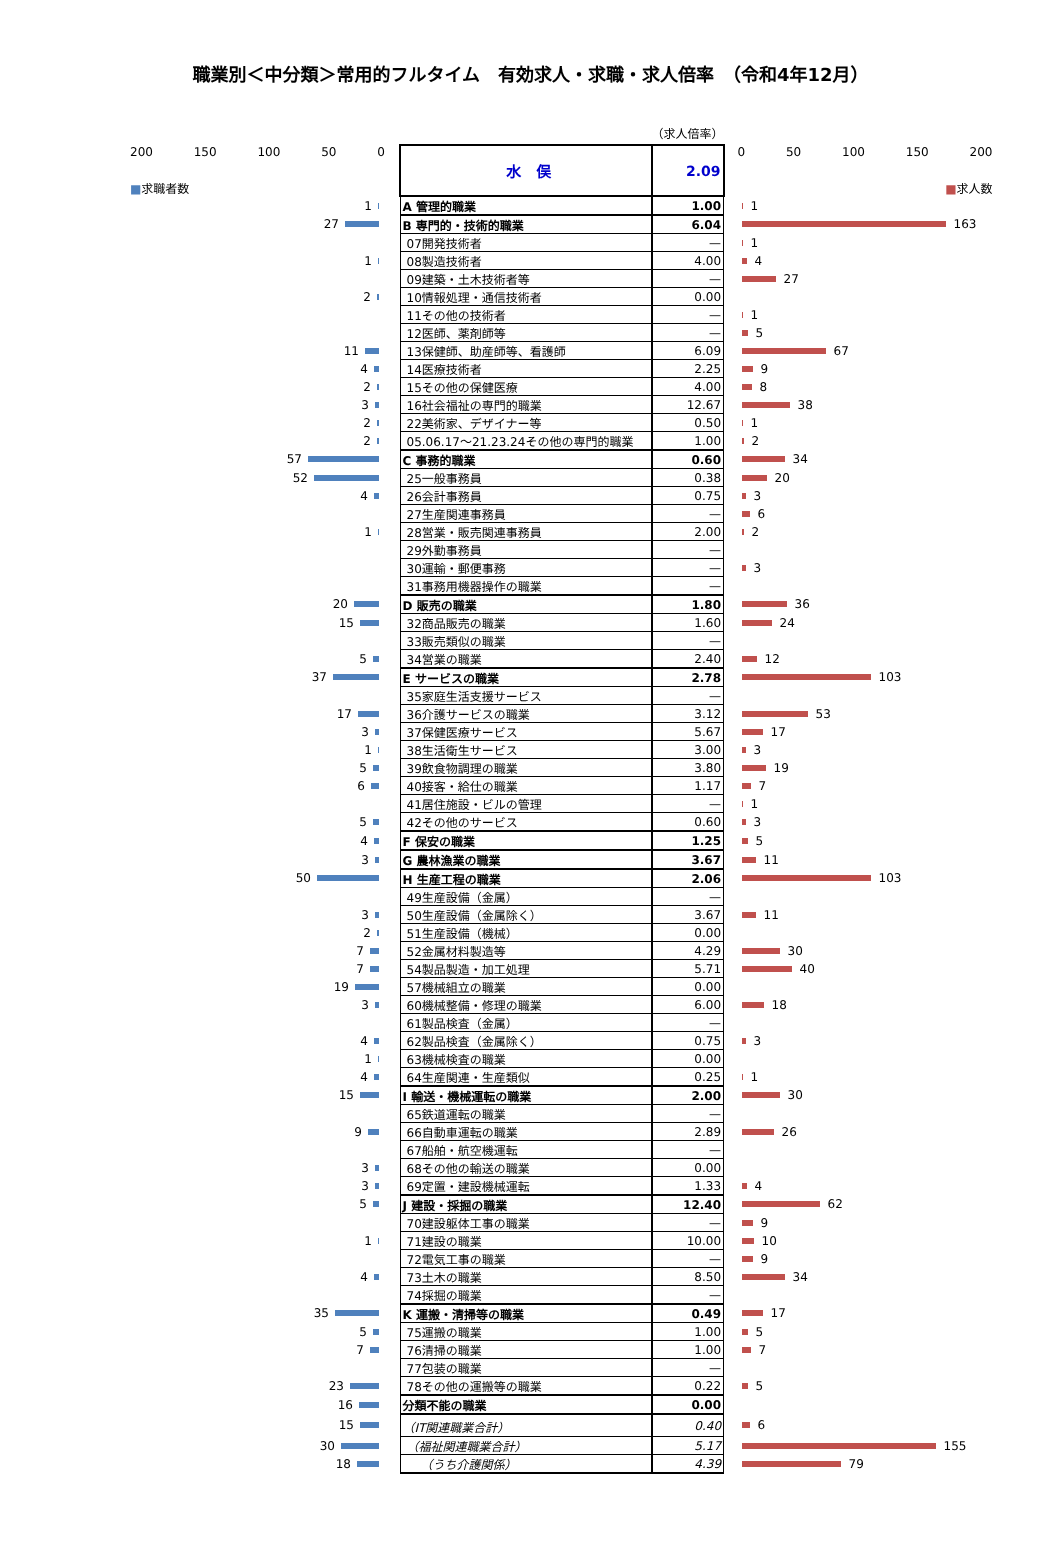職業別＜中分類＞常用的フルタイム　有効求人・求職・求人倍率　（令和4年12月）
| | | | （求人倍率） | | |
| 200 150 100 50 0 ■ 求職者数 | | 水 俣 | 2.09 | | 0 50 100 150 200 ■ 求人数 |
| 1 | | A 管理的職業 | 1.00 | | 1 |
| 27 | | B 専門的・技術的職業 | 6.04 | | 163 |
| | | 07開発技術者 | — | | 1 |
| 1 | | 08製造技術者 | 4.00 | | 4 |
| | | 09建築・土木技術者等 | — | | 27 |
| 2 | | 10情報処理・通信技術者 | 0.00 | | |
| | | 11その他の技術者 | — | | 1 |
| | | 12医師、薬剤師等 | — | | 5 |
| 11 | | 13保健師、助産師等、看護師 | 6.09 | | 67 |
| 4 | | 14医療技術者 | 2.25 | | 9 |
| 2 | | 15その他の保健医療 | 4.00 | | 8 |
| 3 | | 16社会福祉の専門的職業 | 12.67 | | 38 |
| 2 | | 22美術家、デザイナー等 | 0.50 | | 1 |
| 2 | | 05.06.17～21.23.24その他の専門的職業 | 1.00 | | 2 |
| 57 | | C 事務的職業 | 0.60 | | 34 |
| 52 | | 25一般事務員 | 0.38 | | 20 |
| 4 | | 26会計事務員 | 0.75 | | 3 |
| | | 27生産関連事務員 | — | | 6 |
| 1 | | 28営業・販売関連事務員 | 2.00 | | 2 |
| | | 29外勤事務員 | — | | |
| | | 30運輸・郵便事務 | — | | 3 |
| | | 31事務用機器操作の職業 | — | | |
| 20 | | D 販売の職業 | 1.80 | | 36 |
| 15 | | 32商品販売の職業 | 1.60 | | 24 |
| | | 33販売類似の職業 | — | | |
| 5 | | 34営業の職業 | 2.40 | | 12 |
| 37 | | E サービスの職業 | 2.78 | | 103 |
| | | 35家庭生活支援サービス | — | | |
| 17 | | 36介護サービスの職業 | 3.12 | | 53 |
| 3 | | 37保健医療サービス | 5.67 | | 17 |
| 1 | | 38生活衛生サービス | 3.00 | | 3 |
| 5 | | 39飲食物調理の職業 | 3.80 | | 19 |
| 6 | | 40接客・給仕の職業 | 1.17 | | 7 |
| | | 41居住施設・ビルの管理 | — | | 1 |
| 5 | | 42その他のサービス | 0.60 | | 3 |
| 4 | | F 保安の職業 | 1.25 | | 5 |
| 3 | | G 農林漁業の職業 | 3.67 | | 11 |
| 50 | | H 生産工程の職業 | 2.06 | | 103 |
| | | 49生産設備（金属） | — | | |
| 3 | | 50生産設備（金属除く） | 3.67 | | 11 |
| 2 | | 51生産設備（機械） | 0.00 | | |
| 7 | | 52金属材料製造等 | 4.29 | | 30 |
| 7 | | 54製品製造・加工処理 | 5.71 | | 40 |
| 19 | | 57機械組立の職業 | 0.00 | | |
| 3 | | 60機械整備・修理の職業 | 6.00 | | 18 |
| | | 61製品検査（金属） | — | | |
| 4 | | 62製品検査（金属除く） | 0.75 | | 3 |
| 1 | | 63機械検査の職業 | 0.00 | | |
| 4 | | 64生産関連・生産類似 | 0.25 | | 1 |
| 15 | | I 輸送・機械運転の職業 | 2.00 | | 30 |
| | | 65鉄道運転の職業 | — | | |
| 9 | | 66自動車運転の職業 | 2.89 | | 26 |
| | | 67船舶・航空機運転 | — | | |
| 3 | | 68その他の輸送の職業 | 0.00 | | |
| 3 | | 69定置・建設機械運転 | 1.33 | | 4 |
| 5 | | J 建設・採掘の職業 | 12.40 | | 62 |
| | | 70建設躯体工事の職業 | — | | 9 |
| 1 | | 71建設の職業 | 10.00 | | 10 |
| | | 72電気工事の職業 | — | | 9 |
| 4 | | 73土木の職業 | 8.50 | | 34 |
| | | 74採掘の職業 | — | | |
| 35 | | K 運搬・清掃等の職業 | 0.49 | | 17 |
| 5 | | 75運搬の職業 | 1.00 | | 5 |
| 7 | | 76清掃の職業 | 1.00 | | 7 |
| | | 77包装の職業 | — | | |
| 23 | | 78その他の運搬等の職業 | 0.22 | | 5 |
| 16 | | 分類不能の職業 | 0.00 | | |
| 15 | | （IT関連職業合計） | 0.40 | | 6 |
| 30 | | （福祉関連職業合計） | 5.17 | | 155 |
| 18 | | （うち介護関係） | 4.39 | | 79 |